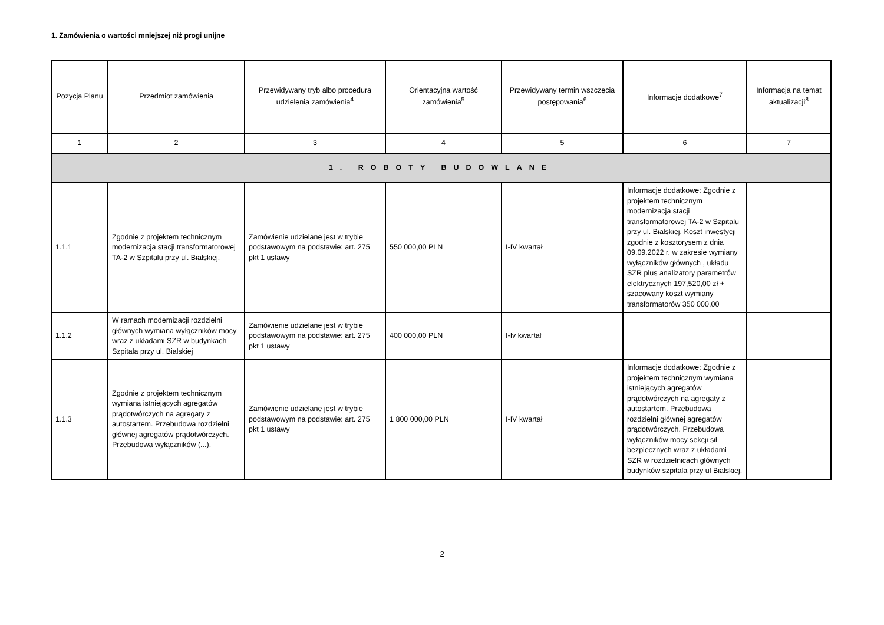1. Zamówienia o wartości mniejszej niż progi unijne
| Pozycja Planu | Przedmiot zamówienia | Przewidywany tryb albo procedura udzielenia zamówienia<sup>4</sup> | Orientacyjna wartość zamówienia<sup>5</sup> | Przewidywany termin wszczęcia postępowania<sup>6</sup> | Informacje dodatkowe<sup>7</sup> | Informacja na temat aktualizacji<sup>8</sup> |
| --- | --- | --- | --- | --- | --- | --- |
| 1 | 2 | 3 | 4 | 5 | 6 | 7 |
| 1. ROBOTY BUDOWLANE | | | | | | |
| 1.1.1 | Zgodnie z projektem technicznym modernizacja stacji transformatorowej TA-2 w Szpitalu przy ul. Bialskiej. | Zamówienie udzielane jest w trybie podstawowym na podstawie: art. 275 pkt 1 ustawy | 550 000,00 PLN | I-IV kwartał | Informacje dodatkowe: Zgodnie z projektem technicznym modernizacja stacji transformatorowej TA-2 w Szpitalu przy ul. Bialskiej. Koszt inwestycji zgodnie z kosztorysem z dnia 09.09.2022 r. w zakresie wymiany wyłączników głównych , układu SZR plus analizatory parametrów elektrycznych 197,520,00 zł + szacowany koszt wymiany transformatorów 350 000,00 | |
| 1.1.2 | W ramach modernizacji rozdzielni głównych wymiana wyłączników mocy wraz z układami SZR w budynkach Szpitala przy ul. Bialskiej | Zamówienie udzielane jest w trybie podstawowym na podstawie: art. 275 pkt 1 ustawy | 400 000,00 PLN | I-Iv kwartał | | |
| 1.1.3 | Zgodnie z projektem technicznym wymiana istniejących agregatów prądotwórczych na agregaty z autostartem. Przebudowa rozdzielni głównej agregatów prądotwórczych. Przebudowa wyłączników (...). | Zamówienie udzielane jest w trybie podstawowym na podstawie: art. 275 pkt 1 ustawy | 1 800 000,00 PLN | I-IV kwartał | Informacje dodatkowe: Zgodnie z projektem technicznym wymiana istniejących agregatów prądotwórczych na agregaty z autostartem. Przebudowa rozdzielni głównej agregatów prądotwórczych. Przebudowa wyłączników mocy sekcji sił bezpiecznych wraz z układami SZR w rozdzielnicach głównych budynków szpitala przy ul Bialskiej. | |
2